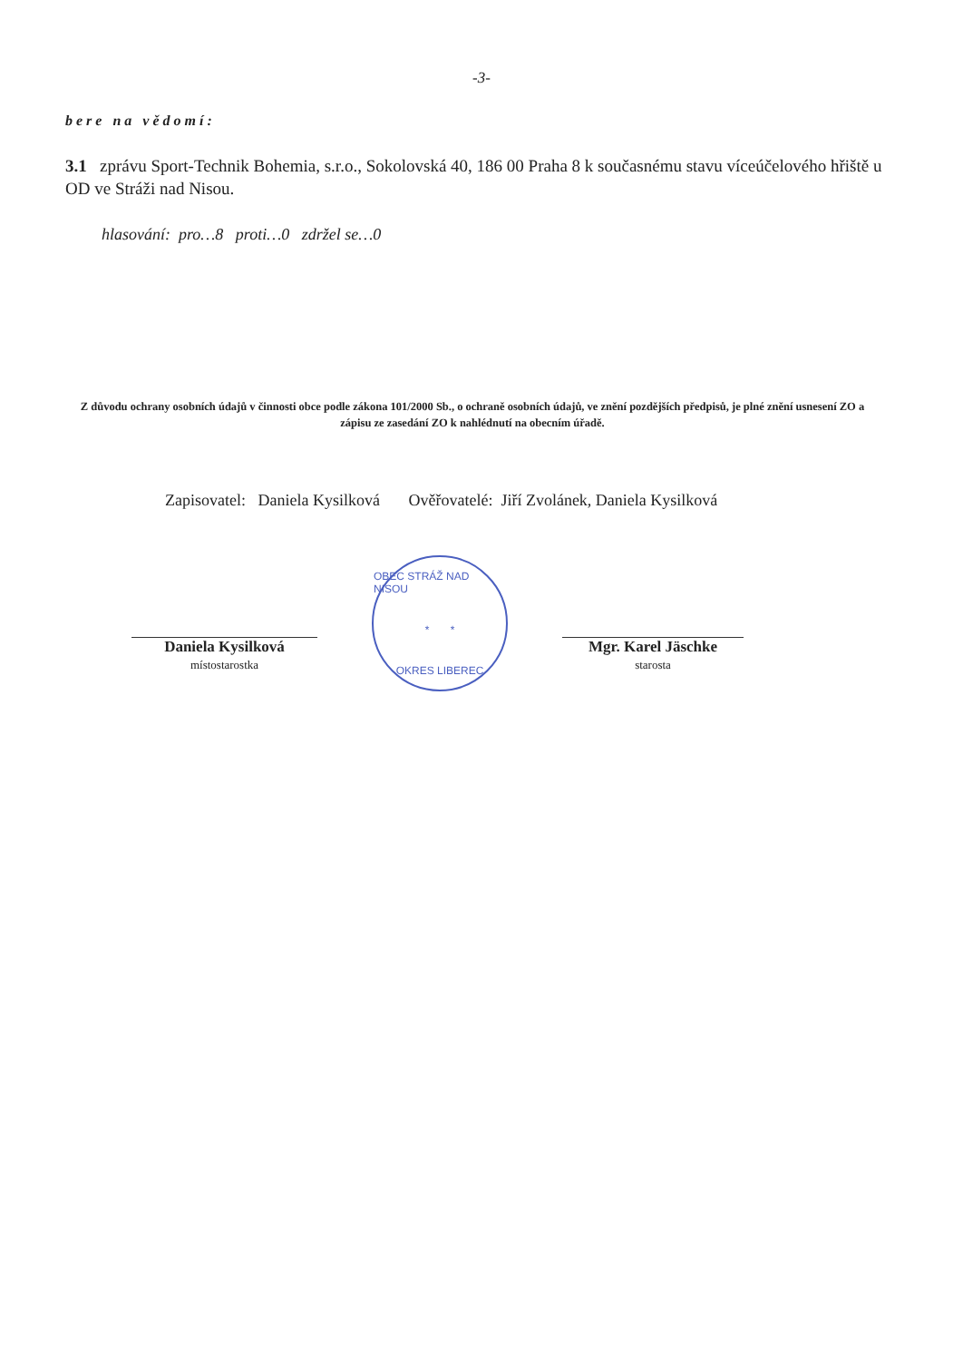-3-
bere na vědomí:
3.1 zprávu Sport-Technik Bohemia, s.r.o., Sokolovská 40, 186 00 Praha 8 k současnému stavu víceúčelového hřiště u OD ve Stráži nad Nisou.
hlasování: pro…8 proti…0 zdržel se…0
Z důvodu ochrany osobních údajů v činnosti obce podle zákona 101/2000 Sb., o ochraně osobních údajů, ve znění pozdějších předpisů, je plné znění usnesení ZO a zápisu ze zasedání ZO k nahlédnutí na obecním úřadě.
Zapisovatel: Daniela Kysilková Ověřovatelé: Jiří Zvolánek, Daniela Kysilková
Daniela Kysilková
místostarostka
OBEC STRÁŽ NAD NISOU
* *
OKRES LIBEREC
Mgr. Karel Jäschke
starosta